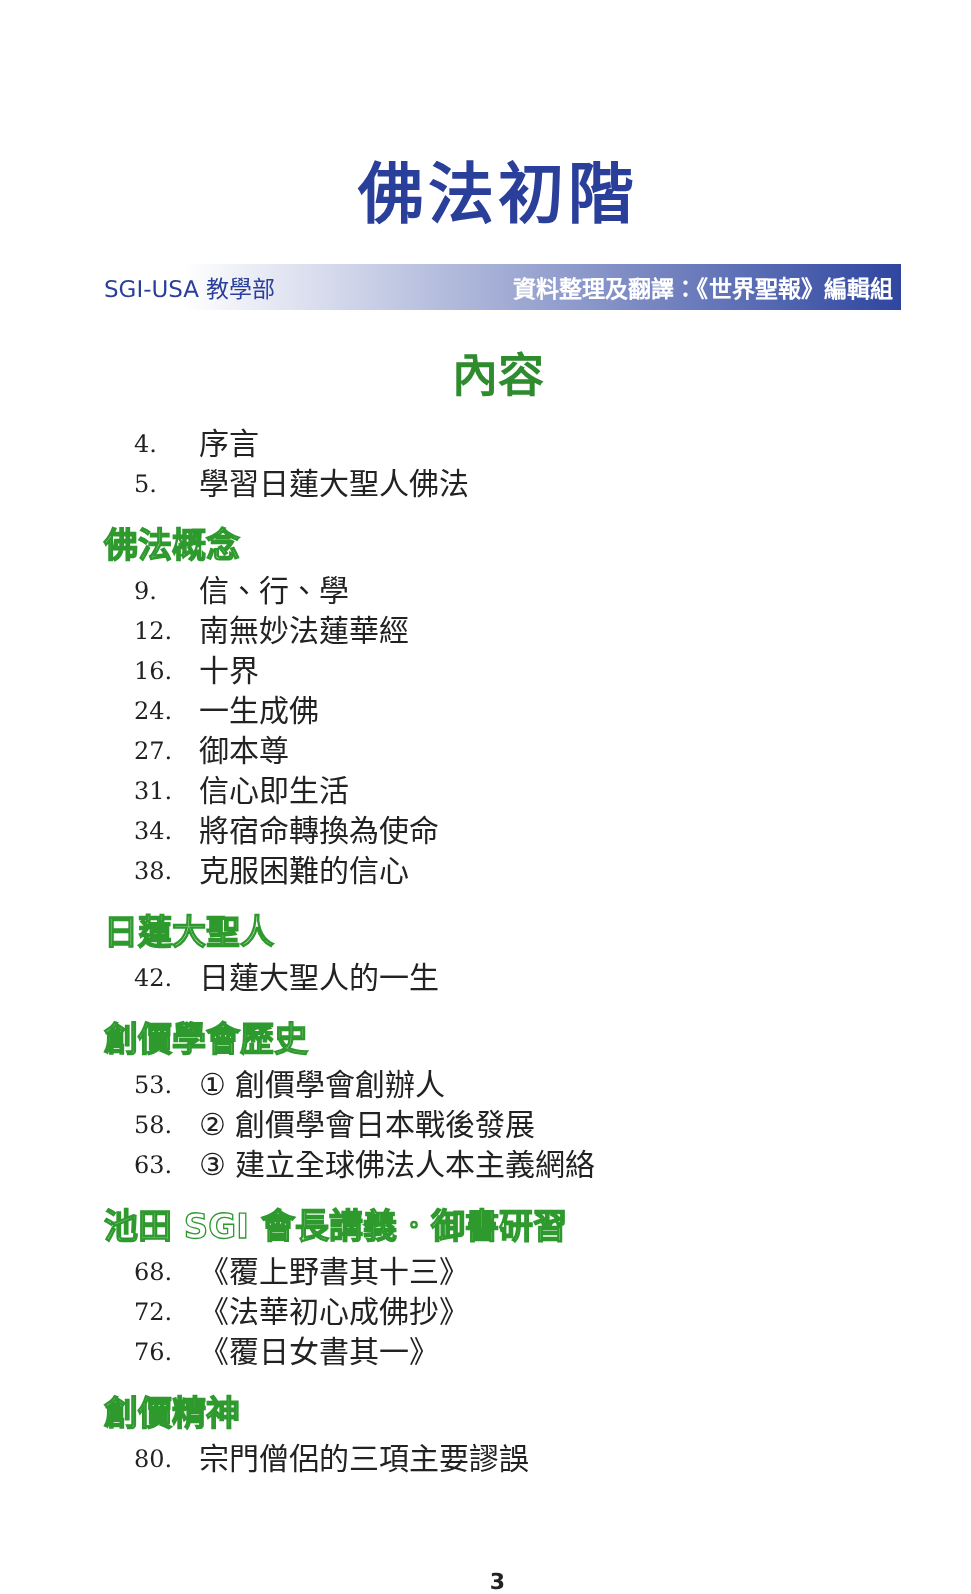佛法初階
SGI-USA 教學部 資料整理及翻譯：《世界聖報》編輯組
內容
4. 序言
5. 學習日蓮大聖人佛法
佛法概念
9. 信、行、學
12. 南無妙法蓮華經
16. 十界
24. 一生成佛
27. 御本尊
31. 信心即生活
34. 將宿命轉換為使命
38. 克服困難的信心
日蓮大聖人
42. 日蓮大聖人的一生
創價學會歷史
53. ① 創價學會創辦人
58. ② 創價學會日本戰後發展
63. ③ 建立全球佛法人本主義網絡
池田 SGI 會長講義．御書研習
68. 《覆上野書其十三》
72. 《法華初心成佛抄》
76. 《覆日女書其一》
創價精神
80. 宗門僧侶的三項主要謬誤
3